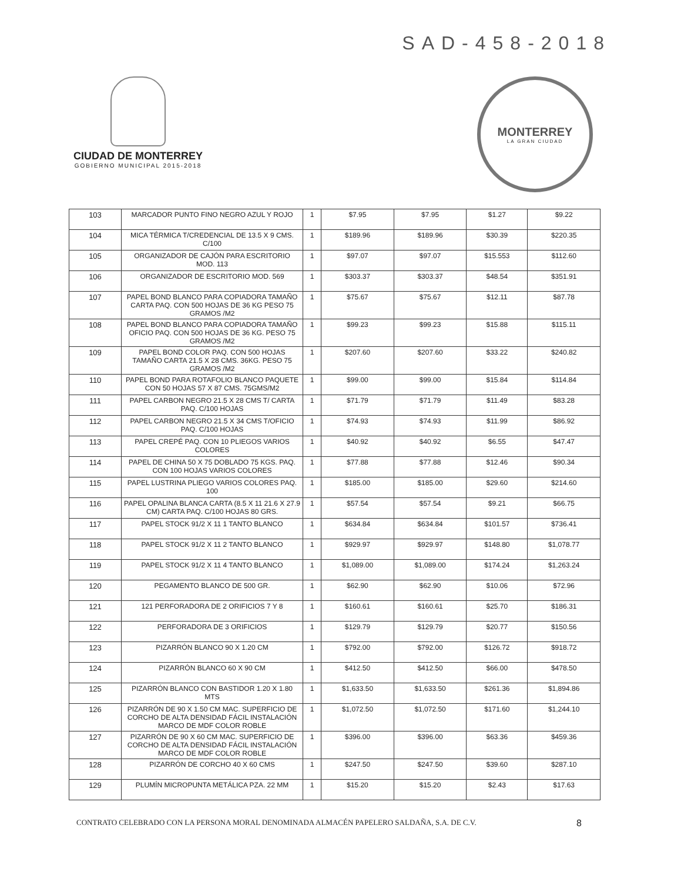SAD-458-2018
CIUDAD DE MONTERREY
GOBIERNO MUNICIPAL 2015-2018
MONTERREY
LA GRAN CIUDAD
| 103 | MARCADOR PUNTO FINO NEGRO AZUL Y ROJO | 1 | $7.95 | $7.95 | $1.27 | $9.22 |
| 104 | MICA TÉRMICA T/CREDENCIAL DE 13.5 X 9 CMS. C/100 | 1 | $189.96 | $189.96 | $30.39 | $220.35 |
| 105 | ORGANIZADOR DE CAJÓN PARA ESCRITORIO MOD. 113 | 1 | $97.07 | $97.07 | $15.553 | $112.60 |
| 106 | ORGANIZADOR DE ESCRITORIO MOD. 569 | 1 | $303.37 | $303.37 | $48.54 | $351.91 |
| 107 | PAPEL BOND BLANCO PARA COPIADORA TAMAÑO CARTA PAQ. CON 500 HOJAS DE 36 KG PESO 75 GRAMOS /M2 | 1 | $75.67 | $75.67 | $12.11 | $87.78 |
| 108 | PAPEL BOND BLANCO PARA COPIADORA TAMAÑO OFICIO PAQ. CON 500 HOJAS DE 36 KG. PESO 75 GRAMOS /M2 | 1 | $99.23 | $99.23 | $15.88 | $115.11 |
| 109 | PAPEL BOND COLOR PAQ. CON 500 HOJAS TAMAÑO CARTA 21.5 X 28 CMS. 36KG. PESO 75 GRAMOS /M2 | 1 | $207.60 | $207.60 | $33.22 | $240.82 |
| 110 | PAPEL BOND PARA ROTAFOLIO BLANCO PAQUETE CON 50 HOJAS 57 X 87 CMS. 75GMS/M2 | 1 | $99.00 | $99.00 | $15.84 | $114.84 |
| 111 | PAPEL CARBON NEGRO 21.5 X 28 CMS T/ CARTA PAQ. C/100 HOJAS | 1 | $71.79 | $71.79 | $11.49 | $83.28 |
| 112 | PAPEL CARBON NEGRO 21.5 X 34 CMS T/OFICIO PAQ. C/100 HOJAS | 1 | $74.93 | $74.93 | $11.99 | $86.92 |
| 113 | PAPEL CREPÉ PAQ. CON 10 PLIEGOS VARIOS COLORES | 1 | $40.92 | $40.92 | $6.55 | $47.47 |
| 114 | PAPEL DE CHINA 50 X 75 DOBLADO 75 KGS. PAQ. CON 100 HOJAS VARIOS COLORES | 1 | $77.88 | $77.88 | $12.46 | $90.34 |
| 115 | PAPEL LUSTRINA PLIEGO VARIOS COLORES PAQ. 100 | 1 | $185.00 | $185.00 | $29.60 | $214.60 |
| 116 | PAPEL OPALINA BLANCA CARTA (8.5 X 11 21.6 X 27.9 CM) CARTA PAQ. C/100 HOJAS 80 GRS. | 1 | $57.54 | $57.54 | $9.21 | $66.75 |
| 117 | PAPEL STOCK 91/2 X 11 1 TANTO BLANCO | 1 | $634.84 | $634.84 | $101.57 | $736.41 |
| 118 | PAPEL STOCK 91/2 X 11 2 TANTO BLANCO | 1 | $929.97 | $929.97 | $148.80 | $1,078.77 |
| 119 | PAPEL STOCK 91/2 X 11 4 TANTO BLANCO | 1 | $1,089.00 | $1,089.00 | $174.24 | $1,263.24 |
| 120 | PEGAMENTO BLANCO DE 500 GR. | 1 | $62.90 | $62.90 | $10.06 | $72.96 |
| 121 | 121 PERFORADORA DE 2 ORIFICIOS 7 Y 8 | 1 | $160.61 | $160.61 | $25.70 | $186.31 |
| 122 | PERFORADORA DE 3 ORIFICIOS | 1 | $129.79 | $129.79 | $20.77 | $150.56 |
| 123 | PIZARRÓN BLANCO 90 X 1.20 CM | 1 | $792.00 | $792.00 | $126.72 | $918.72 |
| 124 | PIZARRÓN BLANCO 60 X 90 CM | 1 | $412.50 | $412.50 | $66.00 | $478.50 |
| 125 | PIZARRÓN BLANCO CON BASTIDOR 1.20 X 1.80 MTS | 1 | $1,633.50 | $1,633.50 | $261.36 | $1,894.86 |
| 126 | PIZARRÓN DE 90 X 1.50 CM MAC. SUPERFICIO DE CORCHO DE ALTA DENSIDAD FÁCIL INSTALACIÓN MARCO DE MDF COLOR ROBLE | 1 | $1,072.50 | $1,072.50 | $171.60 | $1,244.10 |
| 127 | PIZARRÓN DE 90 X 60 CM MAC. SUPERFICIO DE CORCHO DE ALTA DENSIDAD FÁCIL INSTALACIÓN MARCO DE MDF COLOR ROBLE | 1 | $396.00 | $396.00 | $63.36 | $459.36 |
| 128 | PIZARRÓN DE CORCHO 40 X 60 CMS | 1 | $247.50 | $247.50 | $39.60 | $287.10 |
| 129 | PLUMÍN MICROPUNTA METÁLICA PZA. 22 MM | 1 | $15.20 | $15.20 | $2.43 | $17.63 |
CONTRATO CELEBRADO CON LA PERSONA MORAL DENOMINADA ALMACÉN PAPELERO SALDAÑA, S.A. DE C.V. 8